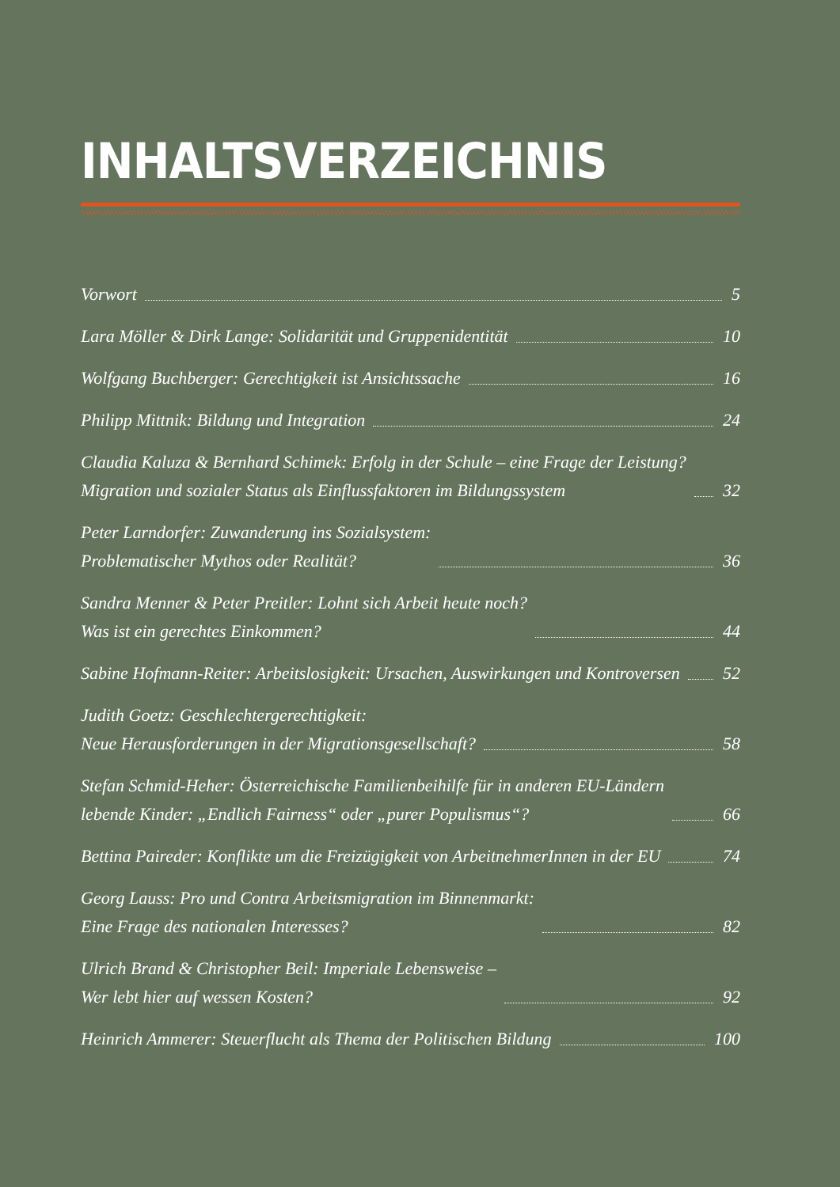INHALTSVERZEICHNIS
Vorwort 5
Lara Möller & Dirk Lange: Solidarität und Gruppenidentität 10
Wolfgang Buchberger: Gerechtigkeit ist Ansichtssache 16
Philipp Mittnik: Bildung und Integration 24
Claudia Kaluza & Bernhard Schimek: Erfolg in der Schule – eine Frage der Leistung?
Migration und sozialer Status als Einflussfaktoren im Bildungssystem 32
Peter Larndorfer: Zuwanderung ins Sozialsystem:
Problematischer Mythos oder Realität? 36
Sandra Menner & Peter Preitler: Lohnt sich Arbeit heute noch?
Was ist ein gerechtes Einkommen? 44
Sabine Hofmann-Reiter: Arbeitslosigkeit: Ursachen, Auswirkungen und Kontroversen 52
Judith Goetz: Geschlechtergerechtigkeit:
Neue Herausforderungen in der Migrationsgesellschaft? 58
Stefan Schmid-Heher: Österreichische Familienbeihilfe für in anderen EU-Ländern
lebende Kinder: „Endlich Fairness“ oder „purer Populismus“? 66
Bettina Paireder: Konflikte um die Freizügigkeit von ArbeitnehmerInnen in der EU 74
Georg Lauss: Pro und Contra Arbeitsmigration im Binnenmarkt:
Eine Frage des nationalen Interesses? 82
Ulrich Brand & Christopher Beil: Imperiale Lebensweise –
Wer lebt hier auf wessen Kosten? 92
Heinrich Ammerer: Steuerflucht als Thema der Politischen Bildung 100